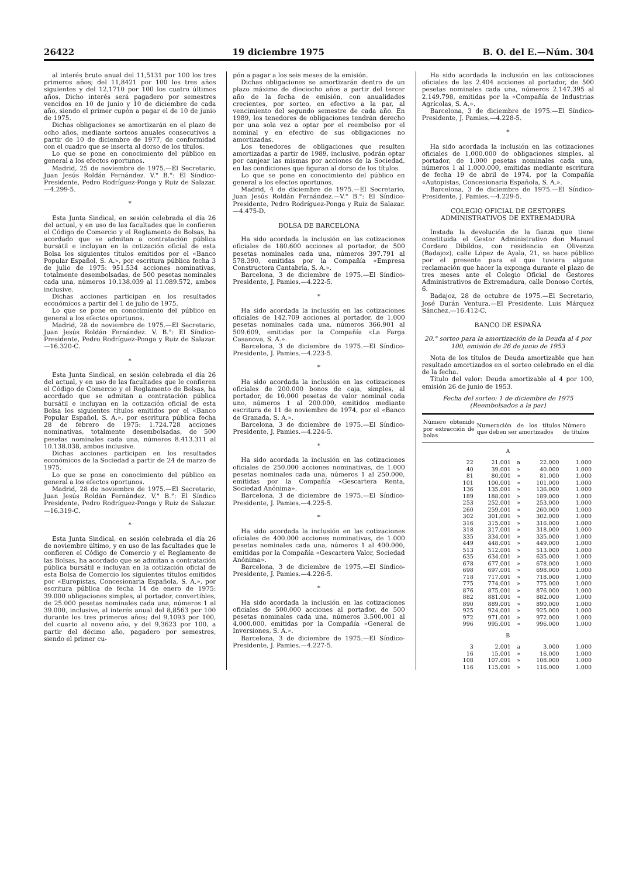26422 19 diciembre 1975 B. O. del E.—Núm. 304
al interés bruto anual del 11,5131 por 100 los tres primeros años; del 11,8421 por 100 los tres años siguientes y del 12,1710 por 100 los cuatro últimos años. Dicho interés será pagadero por semestres vencidos en 10 de junio y 10 de diciembre de cada año, siendo el primer cupón a pagar el de 10 de junio de 1975.
Dichas obligaciones se amortizarán en el plazo de ocho años, mediante sorteos anuales consecutivos a partir de 10 de diciembre de 1977, de conformidad con el cuadro que se inserta al dorso de los títulos.
Lo que se pone en conocimiento del público en general a los efectos oportunos.
Madrid, 25 de noviembre de 1975.—El Secretario, Juan Jesús Roldán Fernández. V.° B.°: El Síndico-Presidente, Pedro Rodríguez-Ponga y Ruiz de Salazar.—4.299-5.
*
Esta Junta Sindical, en sesión celebrada el día 26 del actual, y en uso de las facultades que le confieren el Código de Comercio y el Reglamento de Bolsas, ha acordado que se admitan a contratación pública bursátil e incluyan en la cotización oficial de esta Bolsa los siguientes títulos emitidos por el «Banco Popular Español, S. A.», por escritura pública fecha 3 de julio de 1975: 951.534 acciones nominativas, totalmente desembolsadas, de 500 pesetas nominales cada una, números 10.138.039 al 11.089.572, ambos inclusive.
Dichas acciones participan en los resultados económicos a partir del 1 de julio de 1975.
Lo que se pone en conocimiento del público en general a los efectos oportunos.
Madrid, 28 de noviembre de 1975.—El Secretario, Juan Jesús Roldán Fernández. V. B.°: El Síndico-Presidente, Pedro Rodríguez-Ponga y Ruiz de Salazar.—16.320-C.
*
Esta Junta Sindical, en sesión celebrada el día 26 del actual, y en uso de las facultades que le confieren el Código de Comercio y el Reglamento de Bolsas, ha acordado que se admitan a contratación pública bursátil e incluyan en la cotización oficial de esta Bolsa los siguientes títulos emitidos por el «Banco Popular Español, S. A.», por escritura pública fecha 28 de febrero de 1975: 1.724.728 acciones nominativas, totalmente desembolsadas, de 500 pesetas nominales cada una, números 8.413.311 al 10.138.038, ambos inclusive.
Dichas acciones participan en los resultados económicos de la Sociedad a partir de 24 de marzo de 1975.
Lo que se pone en conocimiento del público en general a los efectos oportunos.
Madrid, 28 de noviembre de 1975.—El Secretario, Juan Jesús Roldán Fernández. V.° B.°: El Síndico Presidente, Pedro Rodríguez-Ponga y Ruiz de Salazar.—16.319-C.
*
Esta Junta Sindical, en sesión celebrada el día 26 de noviembre último, y en uso de las facultades que le confieren el Código de Comercio y el Reglamento de las Bolsas, ha acordado que se admitan a contratación pública bursátil e incluyan en la cotización oficial de esta Bolsa de Comercio los siguientes títulos emitidos por «Europistas, Concesionaria Española, S. A.», por escritura pública de fecha 14 de enero de 1975: 39.000 obligaciones simples, al portador, convertibles, de 25.000 pesetas nominales cada una, números 1 al 39.000, inclusive, al interés anual del 8,8563 por 100 durante los tres primeros años; del 9,1093 por 100, del cuarto al noveno año, y del 9,3623 por 100, a partir del décimo año, pagadero por semestres, siendo el primer cu-
pón a pagar a los seis meses de la emisión.
Dichas obligaciones se amortizarán dentro de un plazo máximo de dieciocho años a partir del tercer año de la fecha de emisión, con anualidades crecientes, por sorteo, en efectivo a la par, al vencimiento del segundo semestre de cada año. En 1989, los tenedores de obligaciones tendrán derecho por una sola vez a optar por el reembolso por el nominal y en efectivo de sus obligaciones no amortizadas.
Los tenedores de obligaciones que resulten amortizadas a partir de 1989, inclusive, podrán optar por canjear las mismas por acciones de la Sociedad, en las condiciones que figuran al dorso de los títulos.
Lo que se pone en conocimiento del público en general a los efectos oportunos.
Madrid, 4 de diciembre de 1975.—El Secretario, Juan Jesús Roldán Fernández.—V.° B.°: El Síndico-Presidente, Pedro Rodríguez-Ponga y Ruiz de Salazar.—4.475-D.
BOLSA DE BARCELONA
Ha sido acordada la inclusión en las cotizaciones oficiales de 180.600 acciones al portador, de 500 pesetas nominales cada una, números 397.791 al 578.390, emitidas por la Compañía «Empresa Constructora Cantabria, S. A.».
Barcelona, 3 de diciembre de 1975.—El Síndico-Presidente, J. Pamies.—4.222-5.
*
Ha sido acordada la inclusión en las cotizaciones oficiales de 142.709 acciones al portador, de 1.000 pesetas nominales cada una, números 366.901 al 509.609, emitidas por la Compañía «La Farga Casanova, S. A.».
Barcelona, 3 de diciembre de 1975.—El Síndico-Presidente, J. Pamies.—4.223-5.
*
Ha sido acordada la inclusión en las cotizaciones oficiales de 200.000 bonos de caja, simples, al portador, de 10.000 pesetas de valor nominal cada uno, números 1 al 200.000, emitidos mediante escritura de 11 de noviembre de 1974, por el «Banco de Granada, S. A.».
Barcelona, 3 de diciembre de 1975.—El Síndico-Presidente, J. Pamies.—4.224-5.
*
Ha sido acordada la inclusión en las cotizaciones oficiales de 250.000 acciones nominativas, de 1.000 pesetas nominales cada una, números 1 al 250.000, emitidas por la Compañía «Gescartera Renta, Sociedad Anónima».
Barcelona, 3 de diciembre de 1975.—El Síndico-Presidente, J. Pamies.—4.225-5.
*
Ha sido acordada la inclusión en las cotizaciones oficiales de 400.000 acciones nominativas, de 1.000 pesetas nominales cada una, números 1 al 400.000, emitidas por la Compañía «Gescartera Valor, Sociedad Anónima».
Barcelona, 3 de diciembre de 1975.—El Síndico-Presidente, J. Pamies.—4.226-5.
*
Ha sido acordada la inclusión en las cotizaciones oficiales de 500.000 acciones al portador, de 500 pesetas nominales cada una, números 3.500.001 al 4.000.000, emitidas por la Compañía «General de Inversiones, S. A.».
Barcelona, 3 de diciembre de 1975.—El Síndico-Presidente, J. Pamies.—4.227-5.
Ha sido acordada la inclusión en las cotizaciones oficiales de las 2.404 acciones al portador, de 500 pesetas nominales cada una, números 2.147.395 al 2.149.798, emitidas por la «Compañía de Industrias Agrícolas, S. A.».
Barcelona, 3 de diciembre de 1975.—El Síndico-Presidente, J. Pamies.—4.228-5.
*
Ha sido acordada la inclusión en las cotizaciones oficiales de 1.000.000 de obligaciones simples, al portador, de 1.000 pesetas nominales cada una, números 1 al 1.000.000, emitidas mediante escritura de fecha 19 de abril de 1974, por la Compañía «Autopistas, Concesionaria Española, S. A.».
Barcelona, 3 de diciembre de 1975.—El Síndico-Presidente, J. Pamies.—4.229-5.
COLEGIO OFICIAL DE GESTORES ADMINISTRATIVOS DE EXTREMADURA
Instada la devolución de la fianza que tiene constituida el Gestor Administrativo don Manuel Cordero Dibildos, con residencia en Olivenza (Badajoz), calle López de Ayala, 21, se hace público por el presente para el que tuviera alguna reclamación que hacer la exponga durante el plazo de tres meses ante el Colegio Oficial de Gestores Administrativos de Extremadura, calle Donoso Cortés, 6.
Badajoz, 28 de octubre de 1975.—El Secretario, José Durán Ventura.—El Presidente, Luis Márquez Sánchez.—16.412-C.
BANCO DE ESPAÑA
20.° sorteo para la amortización de la Deuda al 4 por 100, emisión de 26 de junio de 1953
Nota de los títulos de Deuda amortizable que han resultado amortizados en el sorteo celebrado en el día de la fecha.
Título del valor: Deuda amortizable al 4 por 100, emisión 26 de junio de 1953.
Fecha del sorteo: 1 de diciembre de 1975 (Reembolsados a la par)
| Número obtenido por extracción de bolas | Numeración de los títulos que deben ser amortizados | | | Número de títulos |
| --- | --- | --- | --- | --- |
| A | | | | |
| 22 | 21.001 | a | 22.000 | 1.000 |
| 40 | 39.001 | » | 40.000 | 1.000 |
| 81 | 80.001 | » | 81.000 | 1.000 |
| 101 | 100.001 | » | 101.000 | 1.000 |
| 136 | 135.001 | » | 136.000 | 1.000 |
| 189 | 188.001 | » | 189.000 | 1.000 |
| 253 | 252.001 | » | 253.000 | 1.000 |
| 260 | 259.001 | » | 260.000 | 1.000 |
| 302 | 301.001 | » | 302.000 | 1.000 |
| 316 | 315.001 | » | 316.000 | 1.000 |
| 318 | 317.001 | » | 318.000 | 1.000 |
| 335 | 334.001 | » | 335.000 | 1.000 |
| 449 | 448.001 | » | 449.000 | 1.000 |
| 513 | 512.001 | » | 513.000 | 1.000 |
| 635 | 634.001 | » | 635.000 | 1.000 |
| 678 | 677.001 | » | 678.000 | 1.000 |
| 698 | 697.001 | » | 698.000 | 1.000 |
| 718 | 717.001 | » | 718.000 | 1.000 |
| 775 | 774.001 | » | 775.000 | 1.000 |
| 876 | 875.001 | » | 876.000 | 1.000 |
| 882 | 881.001 | » | 882.000 | 1.000 |
| 890 | 889.001 | » | 890.000 | 1.000 |
| 925 | 924.001 | » | 925.000 | 1.000 |
| 972 | 971.001 | » | 972.000 | 1.000 |
| 996 | 995.001 | » | 996.000 | 1.000 |
| B | | | | |
| 3 | 2.001 | a | 3.000 | 1.000 |
| 16 | 15.001 | » | 16.000 | 1.000 |
| 108 | 107.001 | » | 108.000 | 1.000 |
| 116 | 115.001 | » | 116.000 | 1.000 |